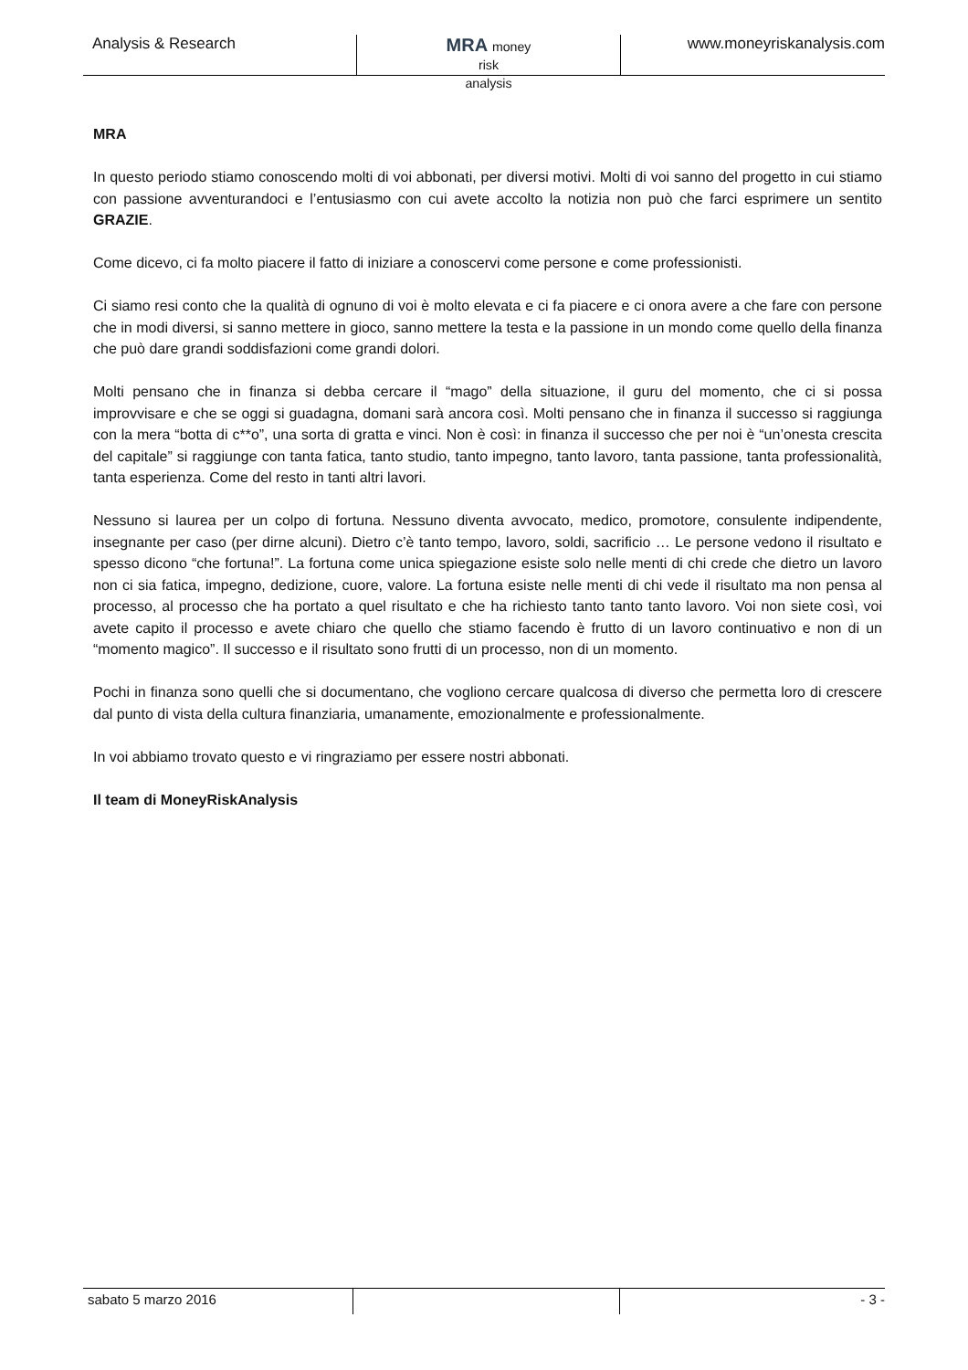Analysis & Research
MRA money
risk
analysis
www.moneyriskanalysis.com
MRA
In questo periodo stiamo conoscendo molti di voi abbonati, per diversi motivi. Molti di voi sanno del progetto in cui stiamo con passione avventurandoci e l’entusiasmo con cui avete accolto la notizia non può che farci esprimere un sentito GRAZIE.
Come dicevo, ci fa molto piacere il fatto di iniziare a conoscervi come persone e come professionisti.
Ci siamo resi conto che la qualità di ognuno di voi è molto elevata e ci fa piacere e ci onora avere a che fare con persone che in modi diversi, si sanno mettere in gioco, sanno mettere la testa e la passione in un mondo come quello della finanza che può dare grandi soddisfazioni come grandi dolori.
Molti pensano che in finanza si debba cercare il “mago” della situazione, il guru del momento, che ci si possa improvvisare e che se oggi si guadagna, domani sarà ancora così. Molti pensano che in finanza il successo si raggiunga con la mera “botta di c**o”, una sorta di gratta e vinci. Non è così: in finanza il successo che per noi è “un’onesta crescita del capitale” si raggiunge con tanta fatica, tanto studio, tanto impegno, tanto lavoro, tanta passione, tanta professionalità, tanta esperienza. Come del resto in tanti altri lavori.
Nessuno si laurea per un colpo di fortuna. Nessuno diventa avvocato, medico, promotore, consulente indipendente, insegnante per caso (per dirne alcuni). Dietro c’è tanto tempo, lavoro, soldi, sacrificio … Le persone vedono il risultato e spesso dicono “che fortuna!”. La fortuna come unica spiegazione esiste solo nelle menti di chi crede che dietro un lavoro non ci sia fatica, impegno, dedizione, cuore, valore. La fortuna esiste nelle menti di chi vede il risultato ma non pensa al processo, al processo che ha portato a quel risultato e che ha richiesto tanto tanto tanto lavoro. Voi non siete così, voi avete capito il processo e avete chiaro che quello che stiamo facendo è frutto di un lavoro continuativo e non di un “momento magico”. Il successo e il risultato sono frutti di un processo, non di un momento.
Pochi in finanza sono quelli che si documentano, che vogliono cercare qualcosa di diverso che permetta loro di crescere dal punto di vista della cultura finanziaria, umanamente, emozionalmente e professionalmente.
In voi abbiamo trovato questo e vi ringraziamo per essere nostri abbonati.
Il team di MoneyRiskAnalysis
sabato 5 marzo 2016 - 3 -